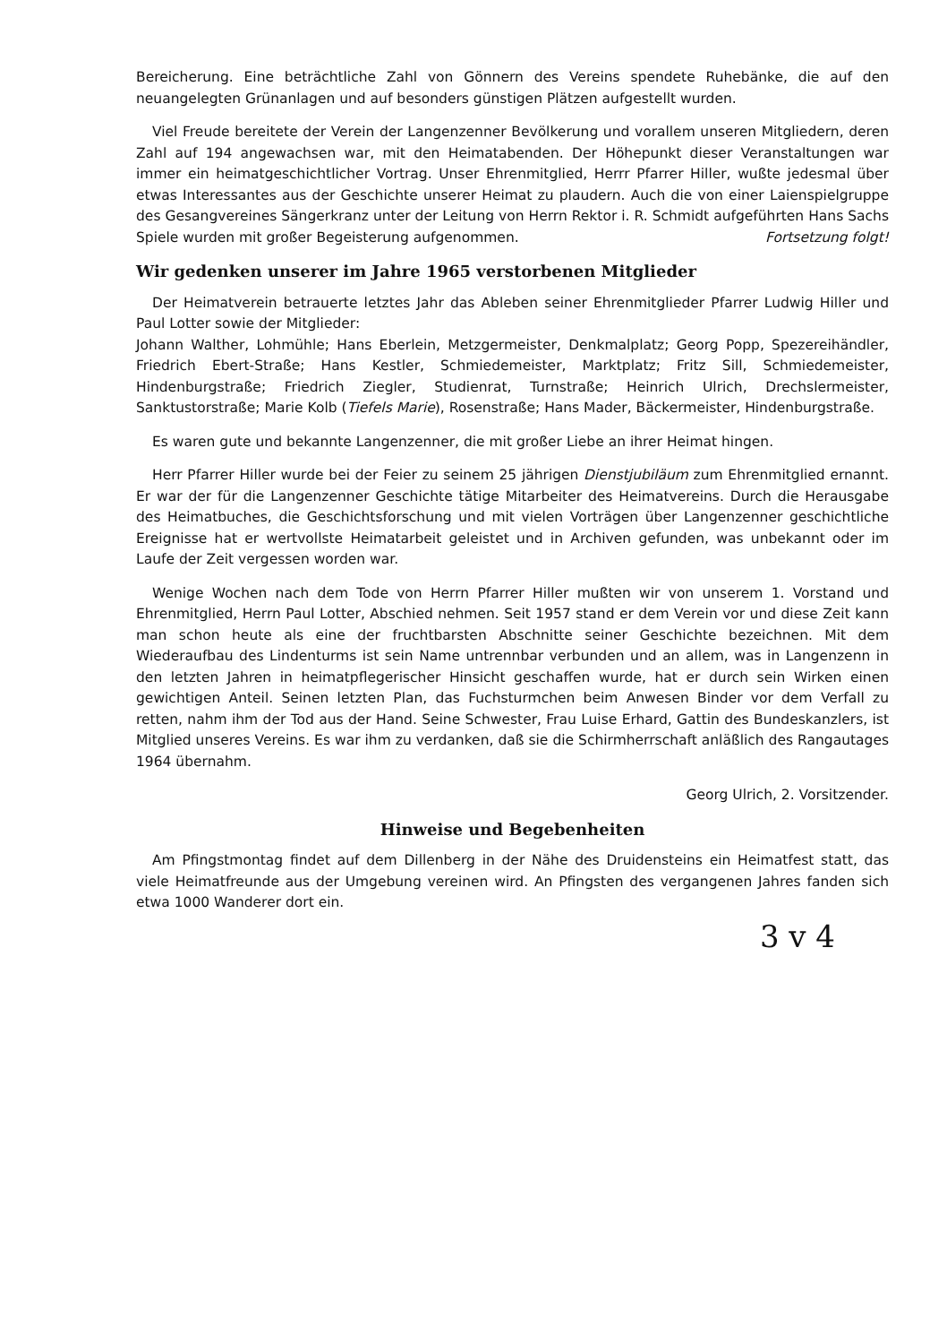Bereicherung. Eine beträchtliche Zahl von Gönnern des Vereins spendete Ruhebänke, die auf den neuangelegten Grünanlagen und auf besonders günstigen Plätzen aufgestellt wurden.
Viel Freude bereitete der Verein der Langenzenner Bevölkerung und vorallem unseren Mitgliedern, deren Zahl auf 194 angewachsen war, mit den Heimatabenden. Der Höhepunkt dieser Veranstaltungen war immer ein heimatgeschichtlicher Vortrag. Unser Ehrenmitglied, Herrr Pfarrer Hiller, wußte jedesmal über etwas Interessantes aus der Geschichte unserer Heimat zu plaudern. Auch die von einer Laienspielgruppe des Gesangvereines Sängerkranz unter der Leitung von Herrn Rektor i. R. Schmidt aufgeführten Hans Sachs Spiele wurden mit großer Begeisterung aufgenommen. Fortsetzung folgt!
Wir gedenken unserer im Jahre 1965 verstorbenen Mitglieder
Der Heimatverein betrauerte letztes Jahr das Ableben seiner Ehrenmitglieder Pfarrer Ludwig Hiller und Paul Lotter sowie der Mitglieder:
Johann Walther, Lohmühle; Hans Eberlein, Metzgermeister, Denkmalplatz; Georg Popp, Spezereihändler, Friedrich Ebert-Straße; Hans Kestler, Schmiedemeister, Marktplatz; Fritz Sill, Schmiedemeister, Hindenburgstraße; Friedrich Ziegler, Studienrat, Turnstraße; Heinrich Ulrich, Drechslermeister, Sanktustorstraße; Marie Kolb (Tiefels Marie), Rosenstraße; Hans Mader, Bäckermeister, Hindenburgstraße.
Es waren gute und bekannte Langenzenner, die mit großer Liebe an ihrer Heimat hingen.
Herr Pfarrer Hiller wurde bei der Feier zu seinem 25 jährigen Dienstjubiläum zum Ehrenmitglied ernannt. Er war der für die Langenzenner Geschichte tätige Mitarbeiter des Heimatvereins. Durch die Herausgabe des Heimatbuches, die Geschichtsforschung und mit vielen Vorträgen über Langenzenner geschichtliche Ereignisse hat er wertvollste Heimatarbeit geleistet und in Archiven gefunden, was unbekannt oder im Laufe der Zeit vergessen worden war.
Wenige Wochen nach dem Tode von Herrn Pfarrer Hiller mußten wir von unserem 1. Vorstand und Ehrenmitglied, Herrn Paul Lotter, Abschied nehmen. Seit 1957 stand er dem Verein vor und diese Zeit kann man schon heute als eine der fruchtbarsten Abschnitte seiner Geschichte bezeichnen. Mit dem Wiederaufbau des Lindenturms ist sein Name untrennbar verbunden und an allem, was in Langenzenn in den letzten Jahren in heimatpflegerischer Hinsicht geschaffen wurde, hat er durch sein Wirken einen gewichtigen Anteil. Seinen letzten Plan, das Fuchsturmchen beim Anwesen Binder vor dem Verfall zu retten, nahm ihm der Tod aus der Hand. Seine Schwester, Frau Luise Erhard, Gattin des Bundeskanzlers, ist Mitglied unseres Vereins. Es war ihm zu verdanken, daß sie die Schirmherrschaft anläßlich des Rangautages 1964 übernahm.
Georg Ulrich, 2. Vorsitzender.
Hinweise und Begebenheiten
Am Pfingstmontag findet auf dem Dillenberg in der Nähe des Druidensteins ein Heimatfest statt, das viele Heimatfreunde aus der Umgebung vereinen wird. An Pfingsten des vergangenen Jahres fanden sich etwa 1000 Wanderer dort ein.
3 v 4